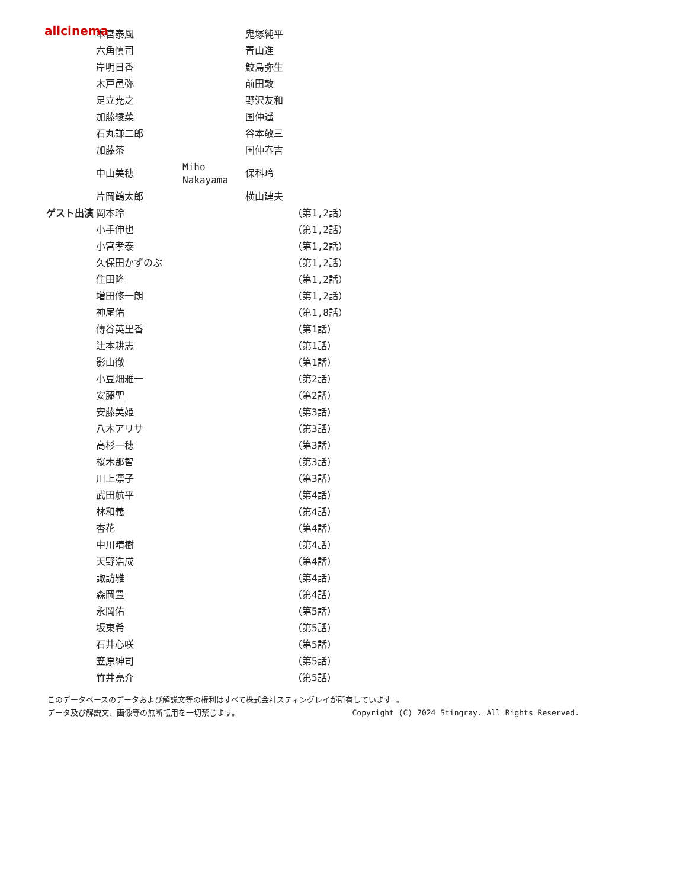allcinema
| | 本宮泰風 | | 鬼塚純平 | |
| | 六角慎司 | | 青山進 | |
| | 岸明日香 | | 鮫島弥生 | |
| | 木戸邑弥 | | 前田敦 | |
| | 足立尭之 | | 野沢友和 | |
| | 加藤綾菜 | | 国仲遥 | |
| | 石丸謙二郎 | | 谷本敬三 | |
| | 加藤茶 | | 国仲春吉 | |
| | 中山美穂 | Miho Nakayama | 保科玲 | |
| | 片岡鶴太郎 | | 横山建夫 | |
| ゲスト出演 | 岡本玲 | | | （第1,2話） |
| | 小手伸也 | | | （第1,2話） |
| | 小宮孝泰 | | | （第1,2話） |
| | 久保田かずのぶ | | | （第1,2話） |
| | 住田隆 | | | （第1,2話） |
| | 増田修一朗 | | | （第1,2話） |
| | 神尾佑 | | | （第1,8話） |
| | 傳谷英里香 | | | （第1話） |
| | 辻本耕志 | | | （第1話） |
| | 影山徹 | | | （第1話） |
| | 小豆畑雅一 | | | （第2話） |
| | 安藤聖 | | | （第2話） |
| | 安藤美姫 | | | （第3話） |
| | 八木アリサ | | | （第3話） |
| | 高杉一穂 | | | （第3話） |
| | 桜木那智 | | | （第3話） |
| | 川上凛子 | | | （第3話） |
| | 武田航平 | | | （第4話） |
| | 林和義 | | | （第4話） |
| | 杏花 | | | （第4話） |
| | 中川晴樹 | | | （第4話） |
| | 天野浩成 | | | （第4話） |
| | 諏訪雅 | | | （第4話） |
| | 森岡豊 | | | （第4話） |
| | 永岡佑 | | | （第5話） |
| | 坂東希 | | | （第5話） |
| | 石井心咲 | | | （第5話） |
| | 笠原紳司 | | | （第5話） |
| | 竹井亮介 | | | （第5話） |
このデータベースのデータおよび解説文等の権利はすべて株式会社スティングレイが所有しています 。
データ及び解説文、画像等の無断転用を一切禁じます。 Copyright (C) 2024 Stingray. All Rights Reserved.